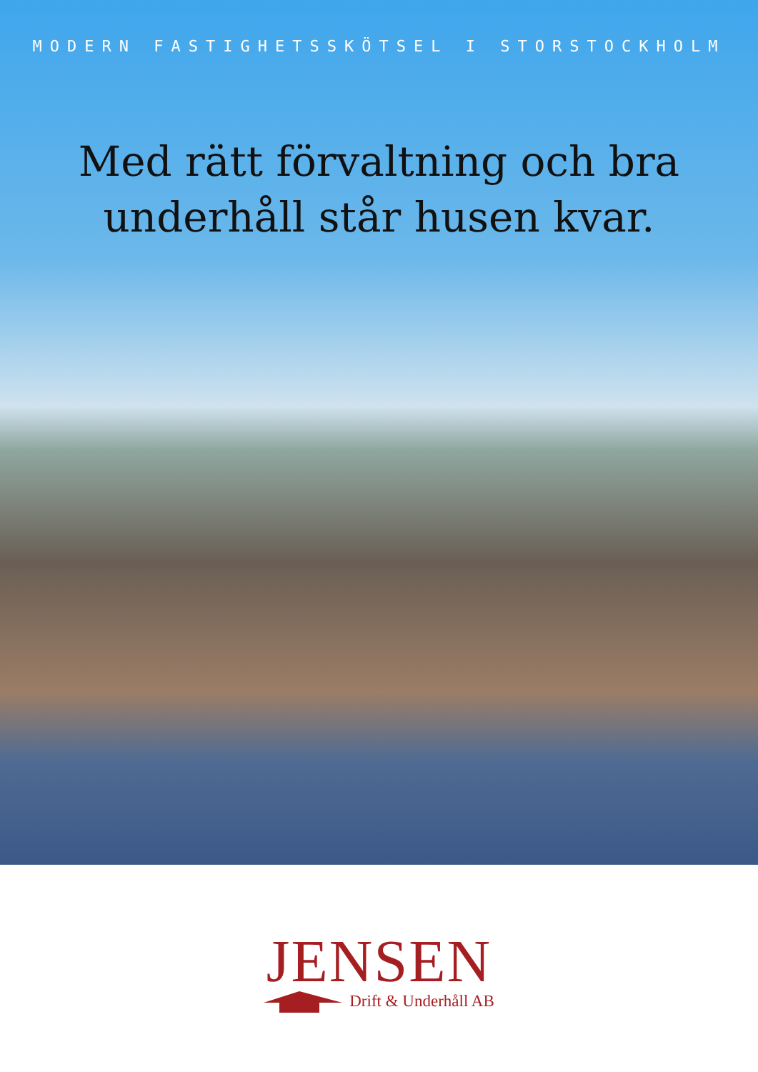MODERN FASTIGHETSSKÖTSEL I STORSTOCKHOLM
Med rätt förvaltning och bra
underhåll står husen kvar.
JENSEN
Drift & Underhåll AB